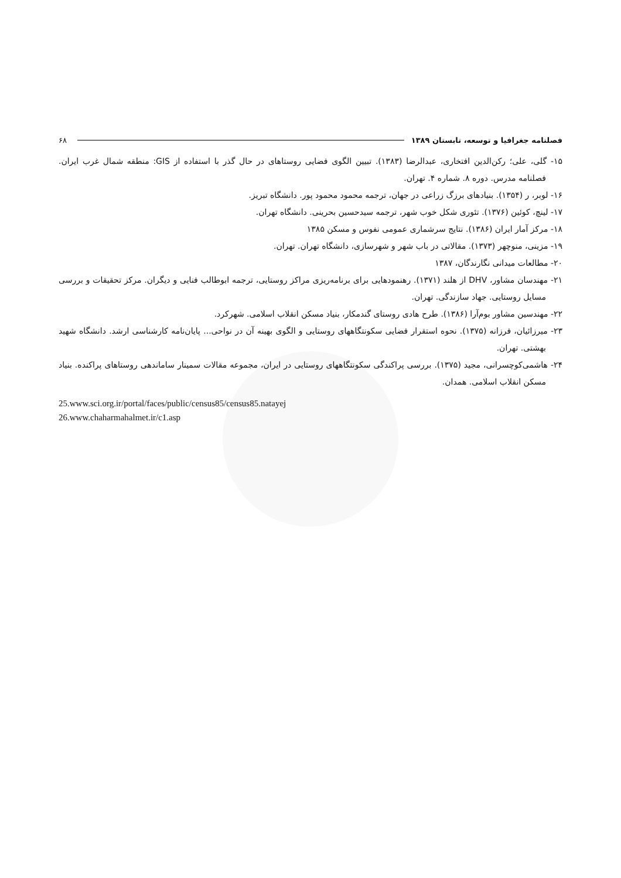فصلنامه جغرافیا و توسعه، تابستان ۱۳۸۹ ۶۸
۱۵- گلی، علی؛ رکن‌الدین افتخاری، عبدالرضا (۱۳۸۳). تبیین الگوی فضایی روستاهای در حال گذر با استفاده از GIS: منطقه شمال غرب ایران. فصلنامه مدرس. دوره ۸. شماره ۴. تهران.
۱۶- لوبر، ر (۱۳۵۴). بنیادهای برزگ زراعی در جهان، ترجمه محمود محمود پور. دانشگاه تبریز.
۱۷- لینچ، کوئین (۱۳۷۶). تئوری شکل خوب شهر، ترجمه سیدحسین بحرینی. دانشگاه تهران.
۱۸- مرکز آمار ایران (۱۳۸۶). نتایج سرشماری عمومی نفوس و مسکن ۱۳۸۵
۱۹- مزینی، منوچهر (۱۳۷۳). مقالاتی در باب شهر و شهرسازی، دانشگاه تهران. تهران.
۲۰- مطالعات میدانی نگارندگان، ۱۳۸۷
۲۱- مهندسان مشاور، DHV از هلند (۱۳۷۱). رهنمودهایی برای برنامه‌ریزی مراکز روستایی، ترجمه ابوطالب فنایی و دیگران. مرکز تحقیقات و بررسی مسایل روستایی. جهاد سازندگی. تهران.
۲۲- مهندسین مشاور بوم‌آرا (۱۳۸۶). طرح هادی روستای گندمکار، بنیاد مسکن انقلاب اسلامی. شهرکرد.
۲۳- میرزائیان، فرزانه (۱۳۷۵). نحوه استقرار فضایی سکونتگاههای روستایی و الگوی بهینه آن در نواحی... پایان‌نامه کارشناسی ارشد. دانشگاه شهید بهشتی. تهران.
۲۴- هاشمی‌کوچسرانی، مجید (۱۳۷۵). بررسی پراکندگی سکونتگاههای روستایی در ایران، مجموعه مقالات سمینار ساماندهی روستاهای پراکنده. بنیاد مسکن انقلاب اسلامی. همدان.
25.www.sci.org.ir/portal/faces/public/census85/census85.natayej
26.www.chaharmahalmet.ir/c1.asp